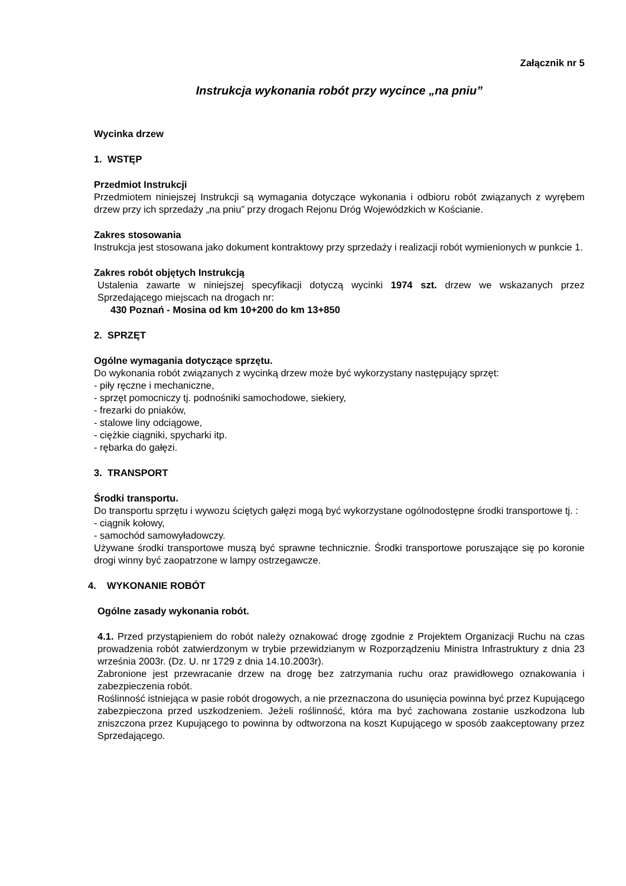Załącznik nr 5
Instrukcja wykonania robót przy wycince „na pniu”
Wycinka drzew
1. WSTĘP
Przedmiot Instrukcji
Przedmiotem niniejszej Instrukcji są wymagania dotyczące wykonania i odbioru robót związanych z wyrębem drzew przy ich sprzedaży „na pniu” przy drogach Rejonu Dróg Wojewódzkich w Kościanie.
Zakres stosowania
Instrukcja jest stosowana jako dokument kontraktowy przy sprzedaży i realizacji robót wymienionych w punkcie 1.
Zakres robót objętych Instrukcją
Ustalenia zawarte w niniejszej specyfikacji dotyczą wycinki 1974 szt. drzew we wskazanych przez Sprzedającego miejscach na drogach nr:
430 Poznań - Mosina od km 10+200 do km 13+850
2. SPRZĘT
Ogólne wymagania dotyczące sprzętu.
Do wykonania robót związanych z wycinką drzew może być wykorzystany następujący sprzęt:
- piły ręczne i mechaniczne,
- sprzęt pomocniczy tj. podnośniki samochodowe, siekiery,
- frezarki do pniaków,
- stalowe liny odciągowe,
- ciężkie ciągniki, spycharki itp.
- rębarka do gałęzi.
3. TRANSPORT
Środki transportu.
Do transportu sprzętu i wywozu ściętych gałęzi mogą być wykorzystane ogólnodostępne środki transportowe tj. :
- ciągnik kołowy,
- samochód samowyładowczy.
Używane środki transportowe muszą być sprawne technicznie. Środki transportowe poruszające się po koronie drogi winny być zaopatrzone w lampy ostrzegawcze.
4. WYKONANIE ROBÓT
Ogólne zasady wykonania robót.
4.1. Przed przystąpieniem do robót należy oznakować drogę zgodnie z Projektem Organizacji Ruchu na czas prowadzenia robót zatwierdzonym w trybie przewidzianym w Rozporządzeniu Ministra Infrastruktury z dnia 23 września 2003r. (Dz. U. nr 1729 z dnia 14.10.2003r).
Zabronione jest przewracanie drzew na drogę bez zatrzymania ruchu oraz prawidłowego oznakowania i zabezpieczenia robót.
Roślinność istniejąca w pasie robót drogowych, a nie przeznaczona do usunięcia powinna być przez Kupującego zabezpieczona przed uszkodzeniem. Jeżeli roślinność, która ma być zachowana zostanie uszkodzona lub zniszczona przez Kupującego to powinna by odtworzona na koszt Kupującego w sposób zaakceptowany przez Sprzedającego.